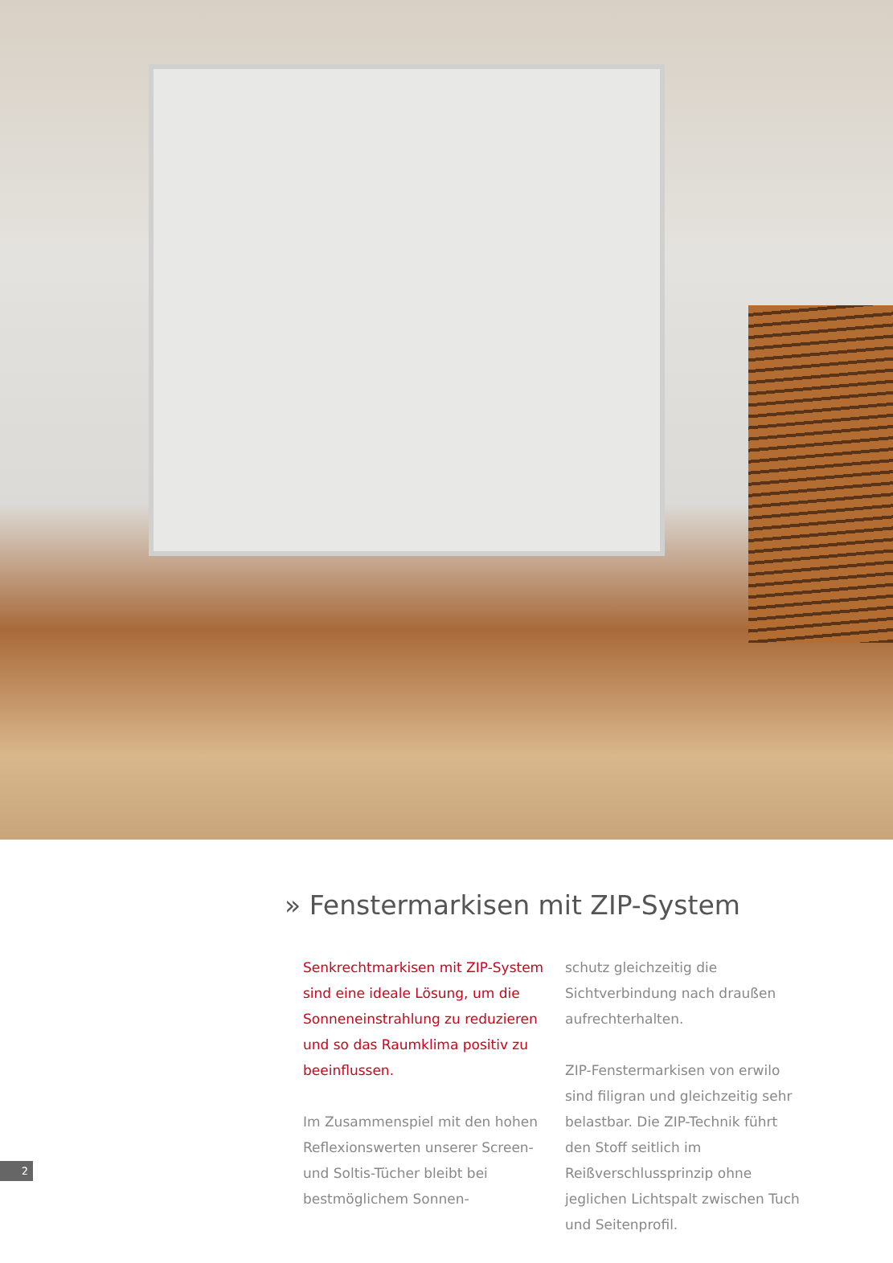» Fenstermarkisen mit ZIP-System
Senkrechtmarkisen mit ZIP-System sind eine ideale Lösung, um die Sonnen­einstrahlung zu reduzieren und so das Raumklima positiv zu beeinflussen.
Im Zusammenspiel mit den hohen Refle­xionswerten unserer Screen- und Soltis-Tücher bleibt bei bestmöglichem Sonnen-
schutz gleichzeitig die Sichtverbindung nach draußen aufrechterhalten.
ZIP-Fenstermarkisen von erwilo sind filigran und gleichzeitig sehr belastbar. Die ZIP-Technik führt den Stoff seitlich im Reißverschlussprinzip ohne jeglichen Lichtspalt zwischen Tuch und Seitenprofil.
2